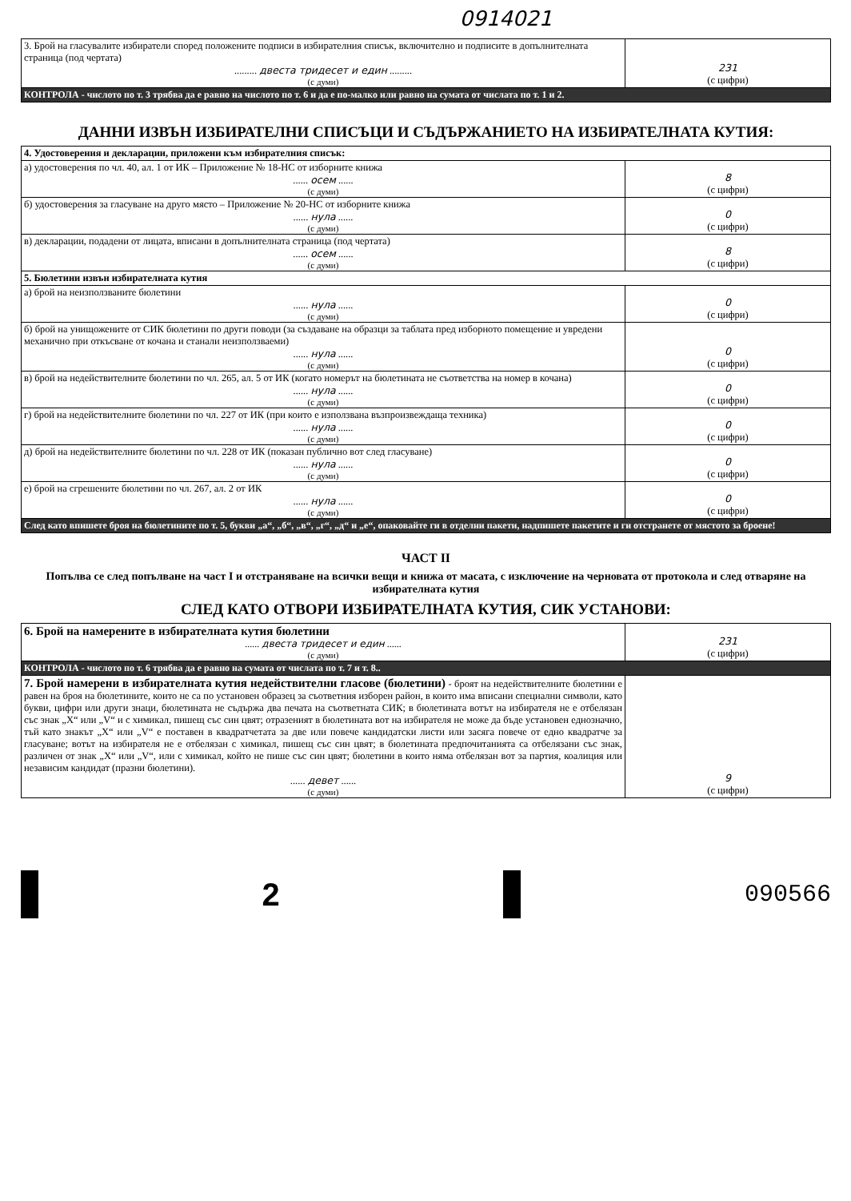0914021
| 3. Брой на гласувалите избиратели според положените подписи в избирателния списък, включително и подписите в допълнителната страница (под чертата) ......... двеста тридесет и един ......... (с думи) | 231 (с цифри) |
| КОНТРОЛА - числото по т. 3 трябва да е равно на числото по т. 6 и да е по-малко или равно на сумата от числата по т. 1 и 2. | |
ДАННИ ИЗВЪН ИЗБИРАТЕЛНИ СПИСЪЦИ И СЪДЪРЖАНИЕТО НА ИЗБИРАТЕЛНАТА КУТИЯ:
| 4. Удостоверения и декларации, приложени към избирателния списък: | |
| а) удостоверения по чл. 40, ал. 1 от ИК – Приложение № 18-НС от изборните книжа ...... осем ...... (с думи) | 8 (с цифри) |
| б) удостоверения за гласуване на друго място – Приложение № 20-НС от изборните книжа ...... нула ...... (с думи) | 0 (с цифри) |
| в) декларации, подадени от лицата, вписани в допълнителната страница (под чертата) ...... осем ...... (с думи) | 8 (с цифри) |
| 5. Бюлетини извън избирателната кутия | |
| а) брой на неизползваните бюлетини ...... нула ...... (с думи) | 0 (с цифри) |
| б) брой на унищожените от СИК бюлетини по други поводи (за създаване на образци за таблата пред изборното помещение и увредени механично при откъсване от кочана и станали неизползваеми) ...... нула ...... (с думи) | 0 (с цифри) |
| в) брой на недействителните бюлетини по чл. 265, ал. 5 от ИК (когато номерът на бюлетината не съответства на номер в кочана) ...... нула ...... (с думи) | 0 (с цифри) |
| г) брой на недействителните бюлетини по чл. 227 от ИК (при които е използвана възпроизвеждаща техника) ...... нула ...... (с думи) | 0 (с цифри) |
| д) брой на недействителните бюлетини по чл. 228 от ИК (показан публично вот след гласуване) ...... нула ...... (с думи) | 0 (с цифри) |
| е) брой на сгрешените бюлетини по чл. 267, ал. 2 от ИК ...... нула ...... (с думи) | 0 (с цифри) |
| След като впишете броя на бюлетините по т. 5, букви „а“, „б“, „в“, „г“, „д“ и „е“, опаковайте ги в отделни пакети, надпишете пакетите и ги отстранете от мястото за броене! | |
ЧАСТ II
Попълва се след попълване на част I и отстраняване на всички вещи и книжа от масата, с изключение на черновата от протокола и след отваряне на избирателната кутия
СЛЕД КАТО ОТВОРИ ИЗБИРАТЕЛНАТА КУТИЯ, СИК УСТАНОВИ:
| 6. Брой на намерените в избирателната кутия бюлетини ...... двеста тридесет и един ...... (с думи) | 231 (с цифри) |
| КОНТРОЛА - числото по т. 6 трябва да е равно на сумата от числата по т. 7 и т. 8.. | |
| 7. Брой намерени в избирателната кутия недействителни гласове (бюлетини) - броят на недействителните бюлетини е равен на броя на бюлетините, които не са по установен образец за съответния изборен район, в които има вписани специални символи, като букви, цифри или други знаци, бюлетината не съдържа два печата на съответната СИК; в бюлетината вотът на избирателя не е отбелязан със знак „X“ или „V“ и с химикал, пишещ със син цвят; отразеният в бюлетината вот на избирателя не може да бъде установен еднозначно, тъй като знакът „X“ или „V“ е поставен в квадратчетата за две или повече кандидатски листи или засяга повече от едно квадратче за гласуване; вотът на избирателя не е отбелязан с химикал, пишещ със син цвят; в бюлетината предпочитанията са отбелязани със знак, различен от знак „X“ или „V“, или с химикал, който не пише със син цвят; бюлетини в които няма отбелязан вот за партия, коалиция или независим кандидат (празни бюлетини). ...... девет ...... (с думи) | 9 (с цифри) |
2
090566